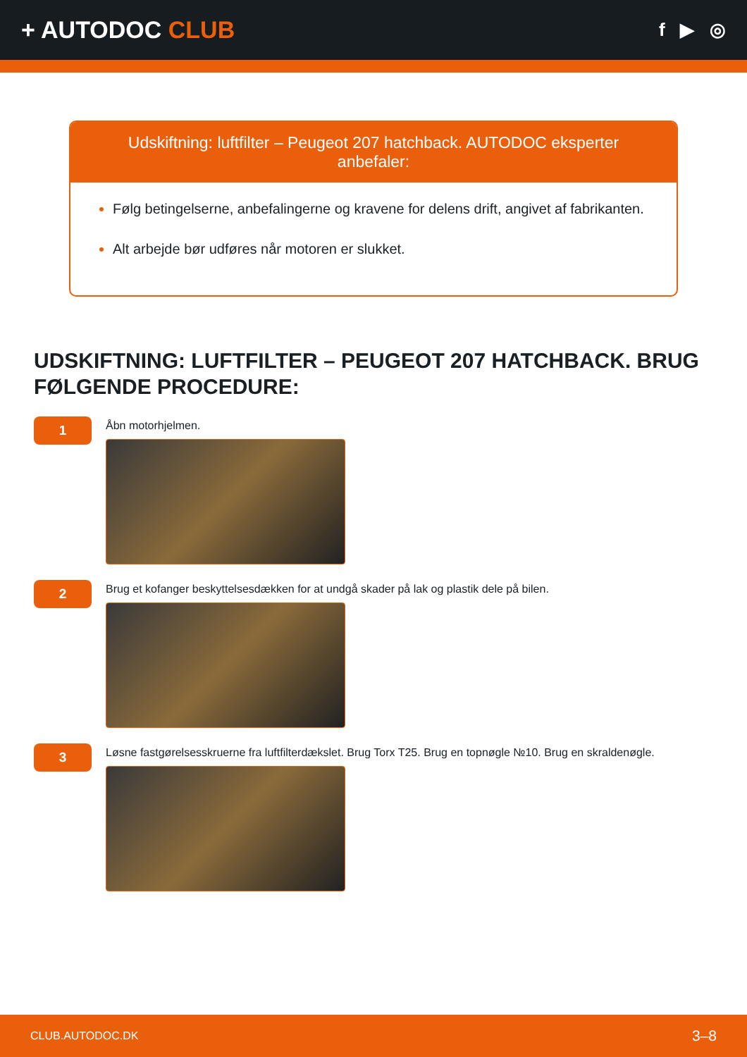+ AUTODOC CLUB
f ▶ ◎
Udskiftning: luftfilter – Peugeot 207 hatchback. AUTODOC eksperter anbefaler:
Følg betingelserne, anbefalingerne og kravene for delens drift, angivet af fabrikanten.
Alt arbejde bør udføres når motoren er slukket.
UDSKIFTNING: LUFTFILTER – PEUGEOT 207 HATCHBACK. BRUG FØLGENDE PROCEDURE:
1
Åbn motorhjelmen.
2
Brug et kofanger beskyttelsesdækken for at undgå skader på lak og plastik dele på bilen.
3
Løsne fastgørelsesskruerne fra luftfilterdækslet. Brug Torx T25. Brug en topnøgle №10. Brug en skraldenøgle.
CLUB.AUTODOC.DK 3–8